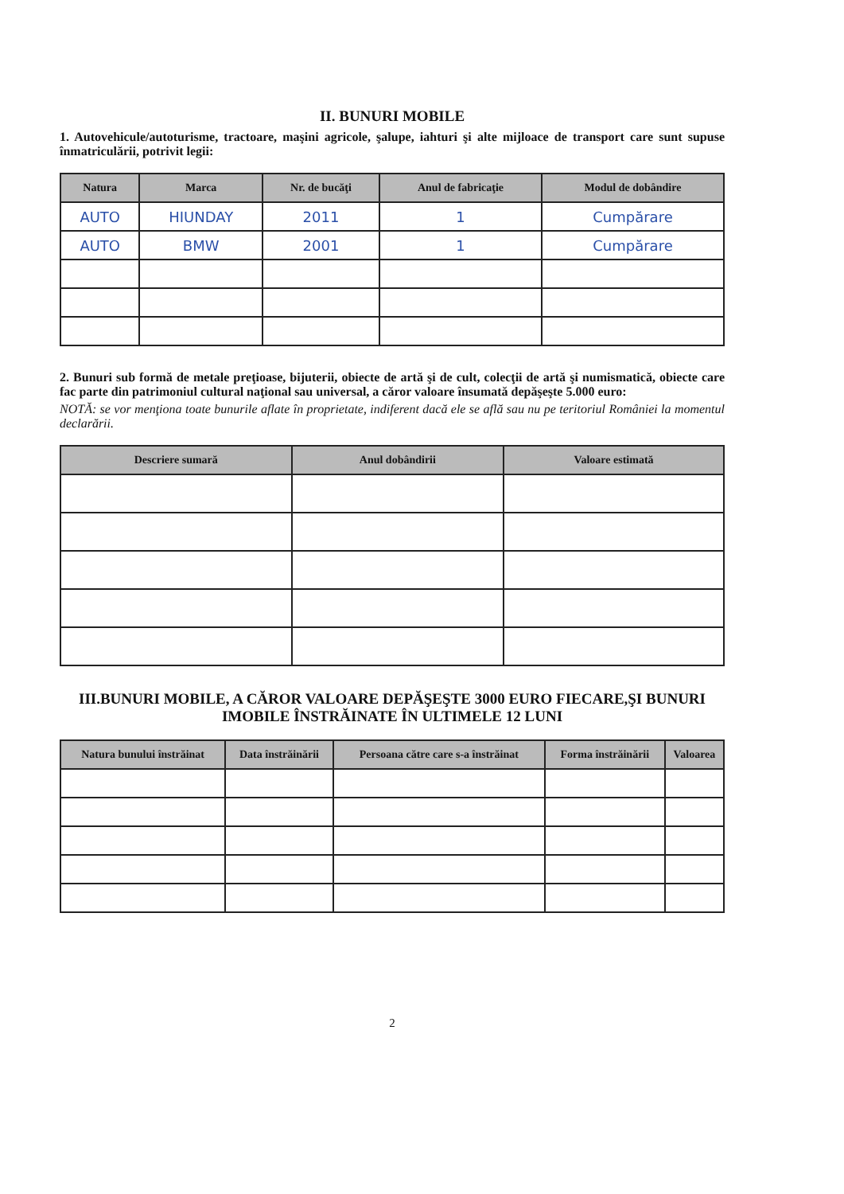II. BUNURI MOBILE
1. Autovehicule/autoturisme, tractoare, maşini agricole, şalupe, iahturi şi alte mijloace de transport care sunt supuse înmatriculării, potrivit legii:
| Natura | Marca | Nr. de bucăţi | Anul de fabricaţie | Modul de dobândire |
| --- | --- | --- | --- | --- |
| AUTO | HIUNDAY | 2011 | 1 | Cumpărare |
| AUTO | BMW | 2001 | 1 | Cumpărare |
2. Bunuri sub formă de metale preţioase, bijuterii, obiecte de artă şi de cult, colecţii de artă şi numismatică, obiecte care fac parte din patrimoniul cultural naţional sau universal, a căror valoare însumată depăşeşte 5.000 euro:
NOTĂ: se vor menţiona toate bunurile aflate în proprietate, indiferent dacă ele se află sau nu pe teritoriul României la momentul declarării.
| Descriere sumară | Anul dobândirii | Valoare estimată |
| --- | --- | --- |
III.BUNURI MOBILE, A CĂROR VALOARE DEPĂŞEŞTE 3000 EURO FIECARE,ŞI BUNURI IMOBILE ÎNSTRĂINATE ÎN ULTIMELE 12 LUNI
| Natura bunului înstrăinat | Data înstrăinării | Persoana către care s-a înstrăinat | Forma înstrăinării | Valoarea |
| --- | --- | --- | --- | --- |
2